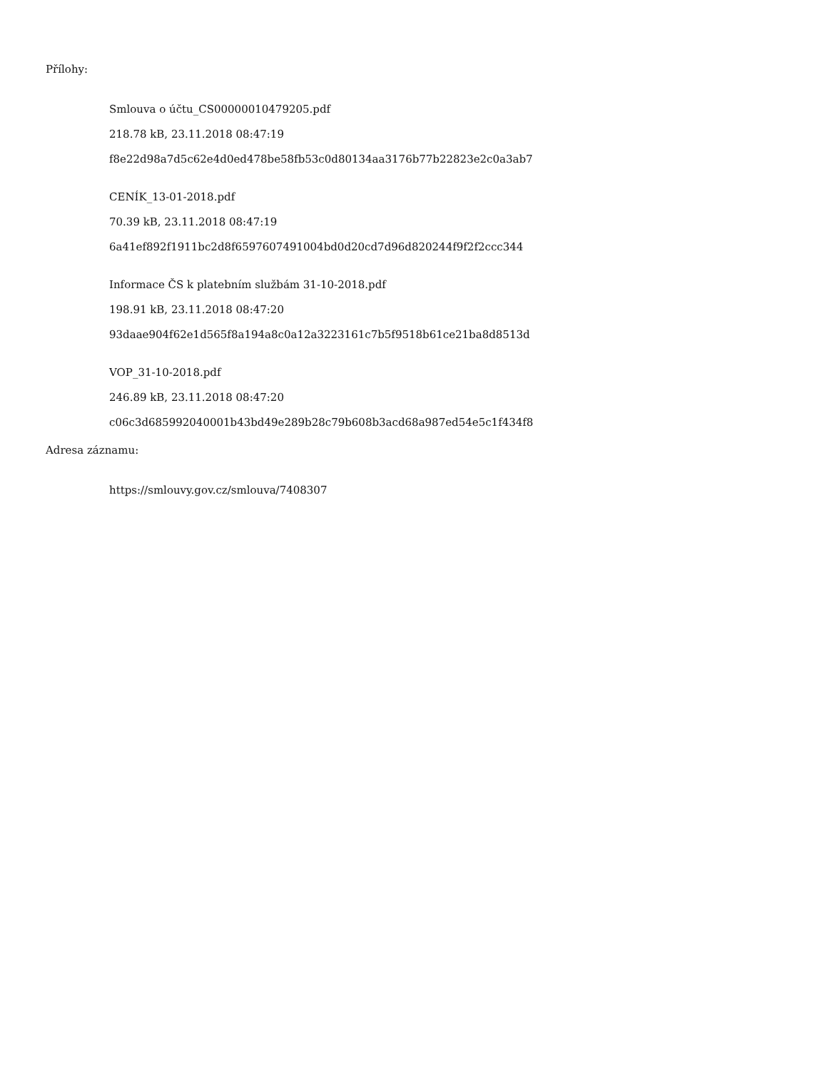Přílohy:
Smlouva o účtu_CS00000010479205.pdf
218.78 kB, 23.11.2018 08:47:19
f8e22d98a7d5c62e4d0ed478be58fb53c0d80134aa3176b77b22823e2c0a3ab7
CENÍK_13-01-2018.pdf
70.39 kB, 23.11.2018 08:47:19
6a41ef892f1911bc2d8f6597607491004bd0d20cd7d96d820244f9f2f2ccc344
Informace ČS k platebním službám 31-10-2018.pdf
198.91 kB, 23.11.2018 08:47:20
93daae904f62e1d565f8a194a8c0a12a3223161c7b5f9518b61ce21ba8d8513d
VOP_31-10-2018.pdf
246.89 kB, 23.11.2018 08:47:20
c06c3d685992040001b43bd49e289b28c79b608b3acd68a987ed54e5c1f434f8
Adresa záznamu:
https://smlouvy.gov.cz/smlouva/7408307